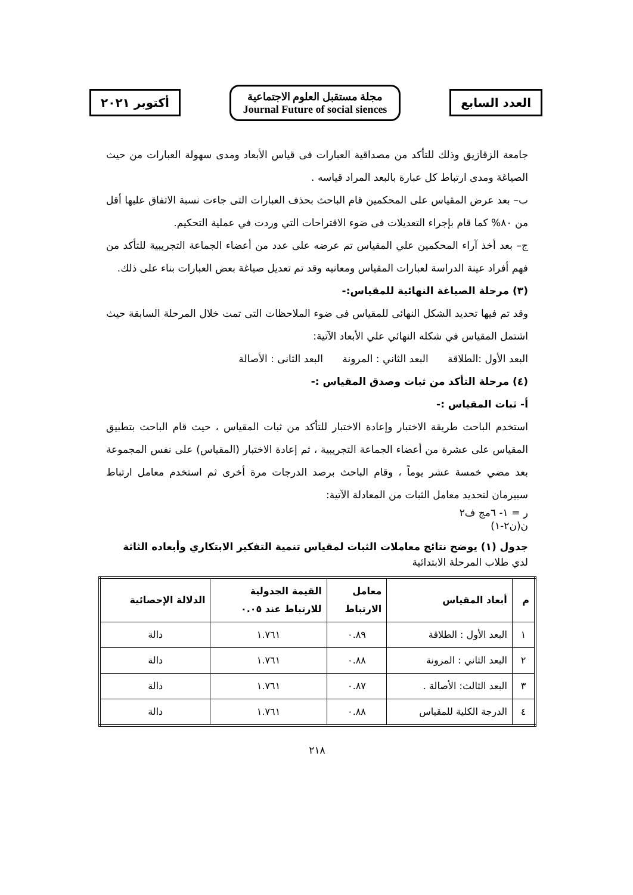أكتوبر ٢٠٢١
مجلة مستقبل العلوم الاجتماعية
Journal Future of social siences
العدد السابع
جامعة الزقازيق وذلك للتأكد من مصداقية العبارات فى قياس الأبعاد ومدى سهولة العبارات من حيث الصياغة ومدى ارتباط كل عبارة بالبعد المراد قياسه .
ب– بعد عرض المقياس على المحكمين قام الباحث بحذف العبارات التى جاءت نسبة الاتفاق عليها أقل من ٨٠% كما قام بإجراء التعديلات فى ضوء الاقتراحات التي وردت في عملية التحكيم.
ج– بعد أخذ آراء المحكمين علي المقياس تم عرضه على عدد من أعضاء الجماعة التجريبية للتأكد من فهم أفراد عينة الدراسة لعبارات المقياس ومعانيه وقد تم تعديل صياغة بعض العبارات بناء على ذلك.
(٣) مرحلة الصياغة النهائية للمقياس:-
وقد تم فيها تحديد الشكل النهائى للمقياس فى ضوء الملاحظات التى تمت خلال المرحلة السابقة حيث اشتمل المقياس في شكله النهائي علي الأبعاد الآتية:
البعد الأول :الطلاقة البعد الثاني : المرونة البعد الثانى : الأصالة
(٤) مرحلة التأكد من ثبات وصدق المقياس :-
أ- ثبات المقياس :-
استخدم الباحث طريقة الاختبار وإعادة الاختبار للتأكد من ثبات المقياس ، حيث قام الباحث بتطبيق المقياس على عشرة من أعضاء الجماعة التجريبية ، ثم إعادة الاختبار (المقياس) على نفس المجموعة بعد مضي خمسة عشر يوماً ، وقام الباحث برصد الدرجات مرة أخرى ثم استخدم معامل ارتباط سبيرمان لتحديد معامل الثبات من المعادلة الآتية:
ر = ١- ٦مج ف٢
ن(ن٢-١)
جدول (١) يوضح نتائج معاملات الثبات لمقياس تنمية التفكير الابتكاري وأبعاده الثاثة
لدي طلاب المرحلة الابتدائية
| م | أبعاد المقياس | معامل الارتباط | القيمة الجدولية للارتباط عند ٠.٠٥ | الدلالة الإحصائية |
| --- | --- | --- | --- | --- |
| ١ | البعد الأول : الطلاقة | ٠.٨٩ | ١.٧٦١ | دالة |
| ٢ | البعد الثاني : المرونة | ٠.٨٨ | ١.٧٦١ | دالة |
| ٣ | البعد الثالث: الأصالة . | ٠.٨٧ | ١.٧٦١ | دالة |
| ٤ | الدرجة الكلية للمقياس | ٠.٨٨ | ١.٧٦١ | دالة |
٢١٨